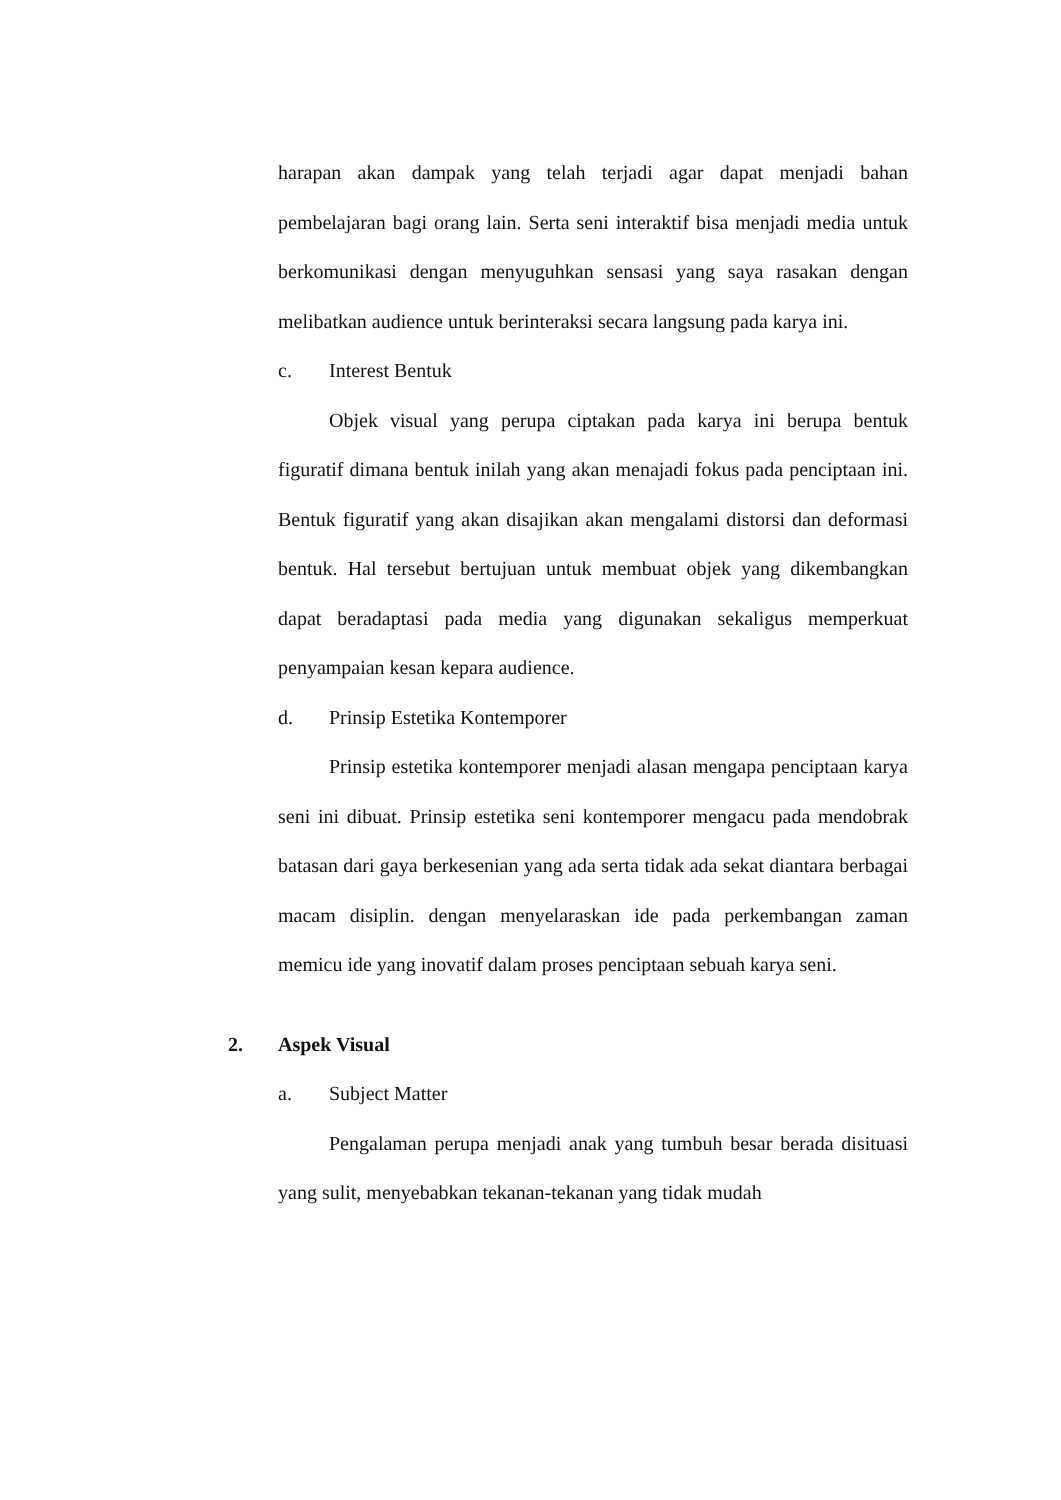harapan akan dampak yang telah terjadi agar dapat menjadi bahan pembelajaran bagi orang lain. Serta seni interaktif bisa menjadi media untuk berkomunikasi dengan menyuguhkan sensasi yang saya rasakan dengan melibatkan audience untuk berinteraksi secara langsung pada karya ini.
c. Interest Bentuk
Objek visual yang perupa ciptakan pada karya ini berupa bentuk figuratif dimana bentuk inilah yang akan menajadi fokus pada penciptaan ini. Bentuk figuratif yang akan disajikan akan mengalami distorsi dan deformasi bentuk. Hal tersebut bertujuan untuk membuat objek yang dikembangkan dapat beradaptasi pada media yang digunakan sekaligus memperkuat penyampaian kesan kepara audience.
d. Prinsip Estetika Kontemporer
Prinsip estetika kontemporer menjadi alasan mengapa penciptaan karya seni ini dibuat. Prinsip estetika seni kontemporer mengacu pada mendobrak batasan dari gaya berkesenian yang ada serta tidak ada sekat diantara berbagai macam disiplin. dengan menyelaraskan ide pada perkembangan zaman memicu ide yang inovatif dalam proses penciptaan sebuah karya seni.
2. Aspek Visual
a. Subject Matter
Pengalaman perupa menjadi anak yang tumbuh besar berada disituasi yang sulit, menyebabkan tekanan-tekanan yang tidak mudah